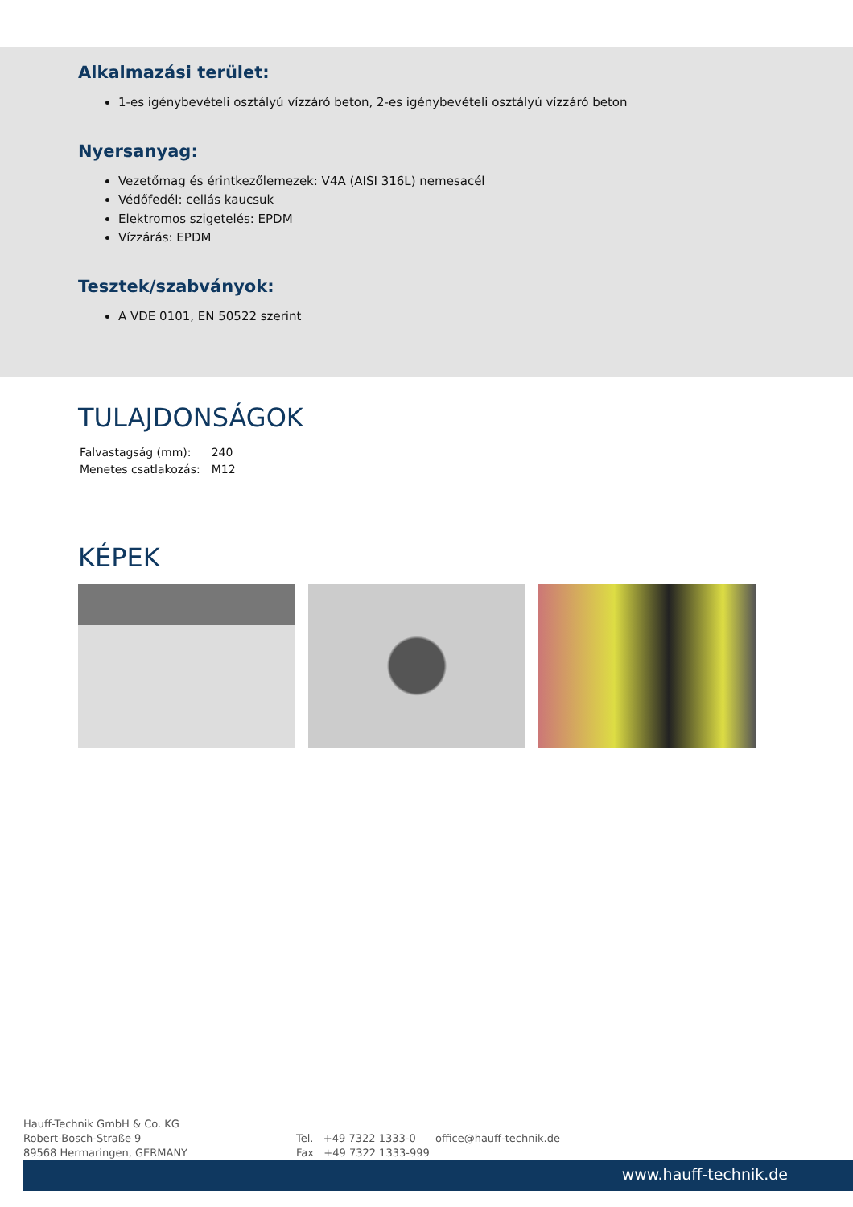Alkalmazási terület:
1-es igénybevételi osztályú vízzáró beton, 2-es igénybevételi osztályú vízzáró beton
Nyersanyag:
Vezetőmag és érintkezőlemezek: V4A (AISI 316L) nemesacél
Védőfedél: cellás kaucsuk
Elektromos szigetelés: EPDM
Vízzárás: EPDM
Tesztek/szabványok:
A VDE 0101, EN 50522 szerint
TULAJDONSÁGOK
| Falvastagság (mm): | 240 |
| Menetes csatlakozás: | M12 |
KÉPEK
Hauff-Technik GmbH & Co. KG
Robert-Bosch-Straße 9
89568 Hermaringen, GERMANY
Tel. +49 7322 1333-0
Fax +49 7322 1333-999
office@hauff-technik.de
www.hauff-technik.de